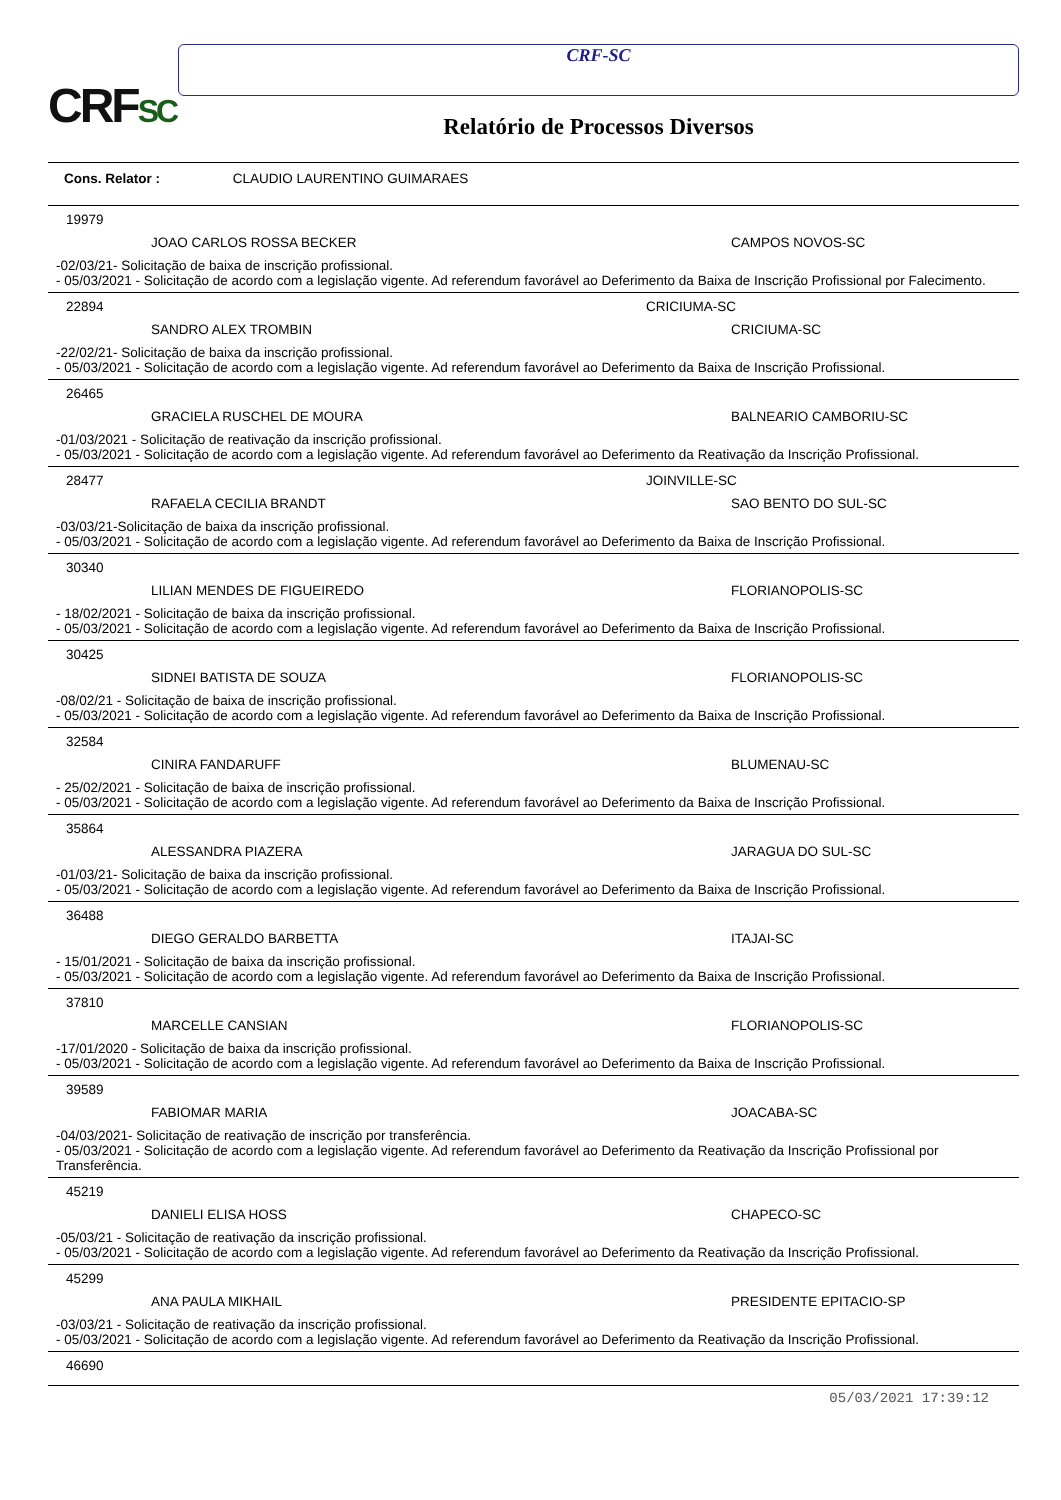CRFSC
CRF-SC
Relatório de Processos Diversos
Cons. Relator : CLAUDIO LAURENTINO GUIMARAES
19979
JOAO CARLOS ROSSA BECKER CAMPOS NOVOS-SC
-02/03/21- Solicitação de baixa de inscrição profissional.
- 05/03/2021 - Solicitação de acordo com a legislação vigente. Ad referendum favorável ao Deferimento da Baixa de Inscrição Profissional por Falecimento.
22894 CRICIUMA-SC
SANDRO ALEX TROMBIN CRICIUMA-SC
-22/02/21- Solicitação de baixa da inscrição profissional.
- 05/03/2021 - Solicitação de acordo com a legislação vigente. Ad referendum favorável ao Deferimento da Baixa de Inscrição Profissional.
26465
GRACIELA RUSCHEL DE MOURA BALNEARIO CAMBORIU-SC
-01/03/2021 - Solicitação de reativação da inscrição profissional.
- 05/03/2021 - Solicitação de acordo com a legislação vigente. Ad referendum favorável ao Deferimento da Reativação da Inscrição Profissional.
28477 JOINVILLE-SC
RAFAELA CECILIA BRANDT SAO BENTO DO SUL-SC
-03/03/21-Solicitação de baixa da inscrição profissional.
- 05/03/2021 - Solicitação de acordo com a legislação vigente. Ad referendum favorável ao Deferimento da Baixa de Inscrição Profissional.
30340
LILIAN MENDES DE FIGUEIREDO FLORIANOPOLIS-SC
- 18/02/2021 - Solicitação de baixa da inscrição profissional.
- 05/03/2021 - Solicitação de acordo com a legislação vigente. Ad referendum favorável ao Deferimento da Baixa de Inscrição Profissional.
30425
SIDNEI BATISTA DE SOUZA FLORIANOPOLIS-SC
-08/02/21 - Solicitação de baixa de inscrição profissional.
- 05/03/2021 - Solicitação de acordo com a legislação vigente. Ad referendum favorável ao Deferimento da Baixa de Inscrição Profissional.
32584
CINIRA FANDARUFF BLUMENAU-SC
- 25/02/2021 - Solicitação de baixa de inscrição profissional.
- 05/03/2021 - Solicitação de acordo com a legislação vigente. Ad referendum favorável ao Deferimento da Baixa de Inscrição Profissional.
35864
ALESSANDRA PIAZERA JARAGUA DO SUL-SC
-01/03/21- Solicitação de baixa da inscrição profissional.
- 05/03/2021 - Solicitação de acordo com a legislação vigente. Ad referendum favorável ao Deferimento da Baixa de Inscrição Profissional.
36488
DIEGO GERALDO BARBETTA ITAJAI-SC
- 15/01/2021 - Solicitação de baixa da inscrição profissional.
- 05/03/2021 - Solicitação de acordo com a legislação vigente. Ad referendum favorável ao Deferimento da Baixa de Inscrição Profissional.
37810
MARCELLE CANSIAN FLORIANOPOLIS-SC
-17/01/2020 - Solicitação de baixa da inscrição profissional.
- 05/03/2021 - Solicitação de acordo com a legislação vigente. Ad referendum favorável ao Deferimento da Baixa de Inscrição Profissional.
39589
FABIOMAR MARIA JOACABA-SC
-04/03/2021- Solicitação de reativação de inscrição por transferência.
- 05/03/2021 - Solicitação de acordo com a legislação vigente. Ad referendum favorável ao Deferimento da Reativação da Inscrição Profissional por Transferência.
45219
DANIELI ELISA HOSS CHAPECO-SC
-05/03/21 - Solicitação de reativação da inscrição profissional.
- 05/03/2021 - Solicitação de acordo com a legislação vigente. Ad referendum favorável ao Deferimento da Reativação da Inscrição Profissional.
45299
ANA PAULA MIKHAIL PRESIDENTE EPITACIO-SP
-03/03/21 - Solicitação de reativação da inscrição profissional.
- 05/03/2021 - Solicitação de acordo com a legislação vigente. Ad referendum favorável ao Deferimento da Reativação da Inscrição Profissional.
46690
05/03/2021 17:39:12